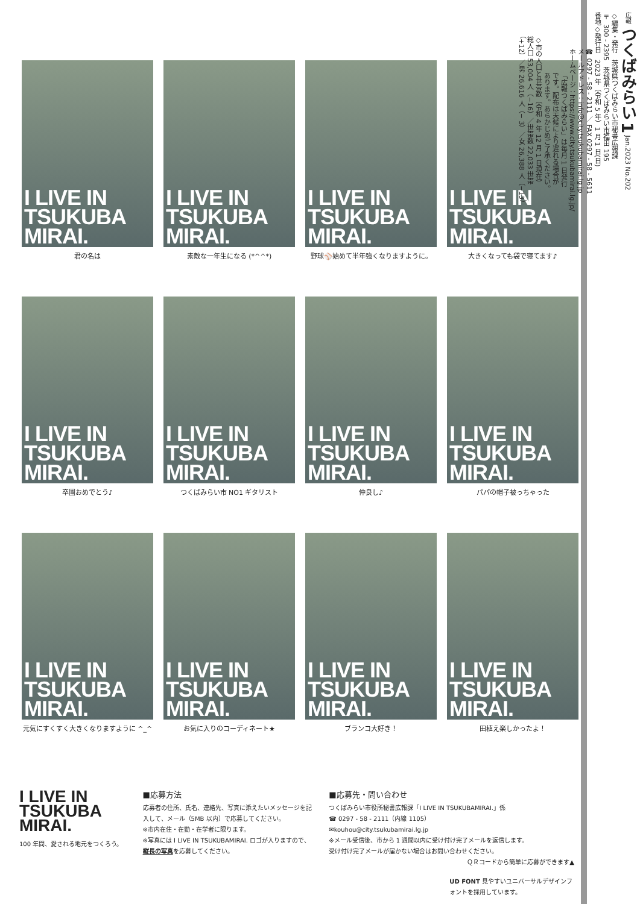I LIVE IN
TSUKUBA
MIRAI.
君の名は
I LIVE IN
TSUKUBA
MIRAI.
素敵な一年生になる (*^^*)
I LIVE IN
TSUKUBA
MIRAI.
野球⚾始めて半年強くなりますように。
I LIVE IN
TSUKUBA
MIRAI.
大きくなっても袋で寝てます♪
I LIVE IN
TSUKUBA
MIRAI.
卒園おめでとう♪
I LIVE IN
TSUKUBA
MIRAI.
つくばみらい市 NO1 ギタリスト
I LIVE IN
TSUKUBA
MIRAI.
仲良し♪
I LIVE IN
TSUKUBA
MIRAI.
パパの帽子被っちゃった
I LIVE IN
TSUKUBA
MIRAI.
元気にすくすく大きくなりますように ^_^
I LIVE IN
TSUKUBA
MIRAI.
お気に入りのコーディネート★
I LIVE IN
TSUKUBA
MIRAI.
ブランコ大好き！
I LIVE IN
TSUKUBA
MIRAI.
田植え楽しかったよ！
I LIVE IN
TSUKUBA
MIRAI.
100 年間、愛される地元をつくろう。
■応募方法
応募者の住所、氏名、連絡先、写真に添えたいメッセージを記入して、メール（5MB 以内）で応募してください。
※市内在住・在勤・在学者に限ります。
※写真には I LIVE IN TSUKUBAMIRAI. ロゴが入りますので、縦長の写真を応募してください。
■応募先・問い合わせ
つくばみらい市役所秘書広報課「I LIVE IN TSUKUBAMIRAI.」係
☎ 0297 - 58 - 2111（内線 1105）
✉kouhou@city.tsukubamirai.lg.jp
※メール受信後、市から 1 週間以内に受け付け完了メールを返信します。
受け付け完了メールが届かない場合はお問い合わせください。
ＱＲコードから簡単に応募ができます▲
UD FONT 見やすいユニバーサルデザインフォントを採用しています。
広報 つくばみらい 1 Jan.2023 No.202
◇編集・発行　茨城県つくばみらい市秘書広報課
〒 300 - 2395　茨城県つくばみらい市福田 195
番地◇発行日　2023 年（令和 5 年）1 月 1 日(日)
☎ 0297 - 58 - 2111 ／ FAX 0297 - 58 - 5611
メールアドレス：info＠city.tsukubamirai.lg.jp
ホームページ：https://www.city.tsukubamirai.lg.jp/
「広報つくばみらい」は毎月 1 日発行
です。配布は天候により遅れる場合が
あります。あらかじめご了承ください。
◇市の人口と世帯数（令和 4 年 12 月 1 日現在）
総人口 53,004 人（−16）／世帯数 22,033 世帯
（+12）／男 26,616 人（− 3）／女 26,388 人（−13）